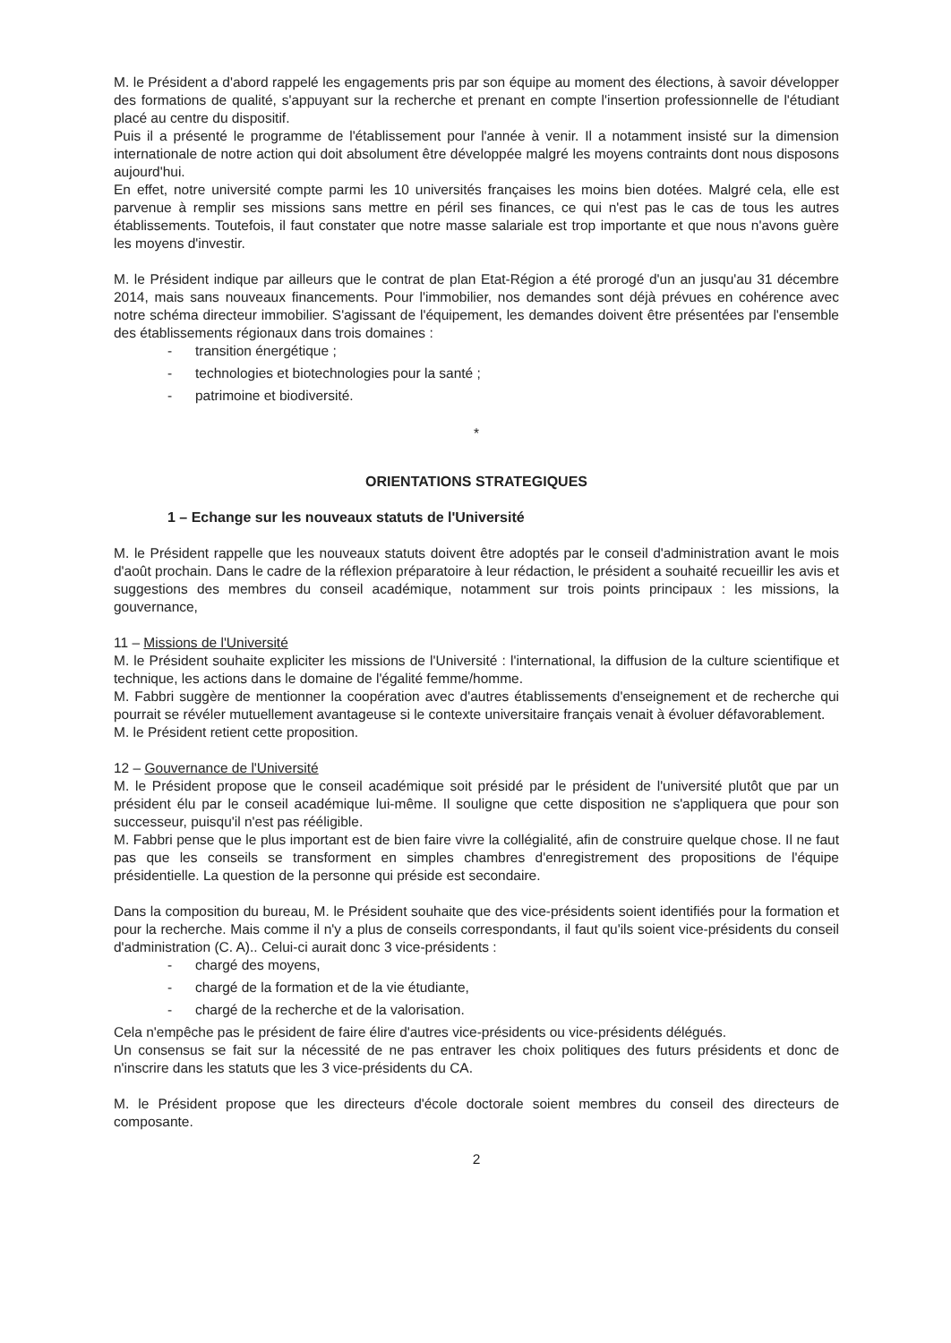M. le Président a d'abord rappelé les engagements pris par son équipe au moment des élections, à savoir développer des formations de qualité, s'appuyant sur la recherche et prenant en compte l'insertion professionnelle de l'étudiant placé au centre du dispositif.
Puis il a présenté le programme de l'établissement pour l'année à venir. Il a notamment insisté sur la dimension internationale de notre action qui doit absolument être développée malgré les moyens contraints dont nous disposons aujourd'hui.
En effet, notre université compte parmi les 10 universités françaises les moins bien dotées. Malgré cela, elle est parvenue à remplir ses missions sans mettre en péril ses finances, ce qui n'est pas le cas de tous les autres établissements. Toutefois, il faut constater que notre masse salariale est trop importante et que nous n'avons guère les moyens d'investir.
M. le Président indique par ailleurs que le contrat de plan Etat-Région a été prorogé d'un an jusqu'au 31 décembre 2014, mais sans nouveaux financements. Pour l'immobilier, nos demandes sont déjà prévues en cohérence avec notre schéma directeur immobilier. S'agissant de l'équipement, les demandes doivent être présentées par l'ensemble des établissements régionaux dans trois domaines :
- transition énergétique ;
- technologies et biotechnologies pour la santé ;
- patrimoine et biodiversité.
*
ORIENTATIONS STRATEGIQUES
1 – Echange sur les nouveaux statuts de l'Université
M. le Président rappelle que les nouveaux statuts doivent être adoptés par le conseil d'administration avant le mois d'août prochain. Dans le cadre de la réflexion préparatoire à leur rédaction, le président a souhaité recueillir les avis et suggestions des membres du conseil académique, notamment sur trois points principaux : les missions, la gouvernance,
11 – Missions de l'Université
M. le Président souhaite expliciter les missions de l'Université : l'international, la diffusion de la culture scientifique et technique, les actions dans le domaine de l'égalité femme/homme.
M. Fabbri suggère de mentionner la coopération avec d'autres établissements d'enseignement et de recherche qui pourrait se révéler mutuellement avantageuse si le contexte universitaire français venait à évoluer défavorablement.
M. le Président retient cette proposition.
12 – Gouvernance de l'Université
M. le Président propose que le conseil académique soit présidé par le président de l'université plutôt que par un président élu par le conseil académique lui-même. Il souligne que cette disposition ne s'appliquera que pour son successeur, puisqu'il n'est pas rééligible.
M. Fabbri pense que le plus important est de bien faire vivre la collégialité, afin de construire quelque chose. Il ne faut pas que les conseils se transforment en simples chambres d'enregistrement des propositions de l'équipe présidentielle. La question de la personne qui préside est secondaire.
Dans la composition du bureau, M. le Président souhaite que des vice-présidents soient identifiés pour la formation et pour la recherche. Mais comme il n'y a plus de conseils correspondants, il faut qu'ils soient vice-présidents du conseil d'administration (C. A).. Celui-ci aurait donc 3 vice-présidents :
- chargé des moyens,
- chargé de la formation et de la vie étudiante,
- chargé de la recherche et de la valorisation.
Cela n'empêche pas le président de faire élire d'autres vice-présidents ou vice-présidents délégués.
Un consensus se fait sur la nécessité de ne pas entraver les choix politiques des futurs présidents et donc de n'inscrire dans les statuts que les 3 vice-présidents du CA.
M. le Président propose que les directeurs d'école doctorale soient membres du conseil des directeurs de composante.
2